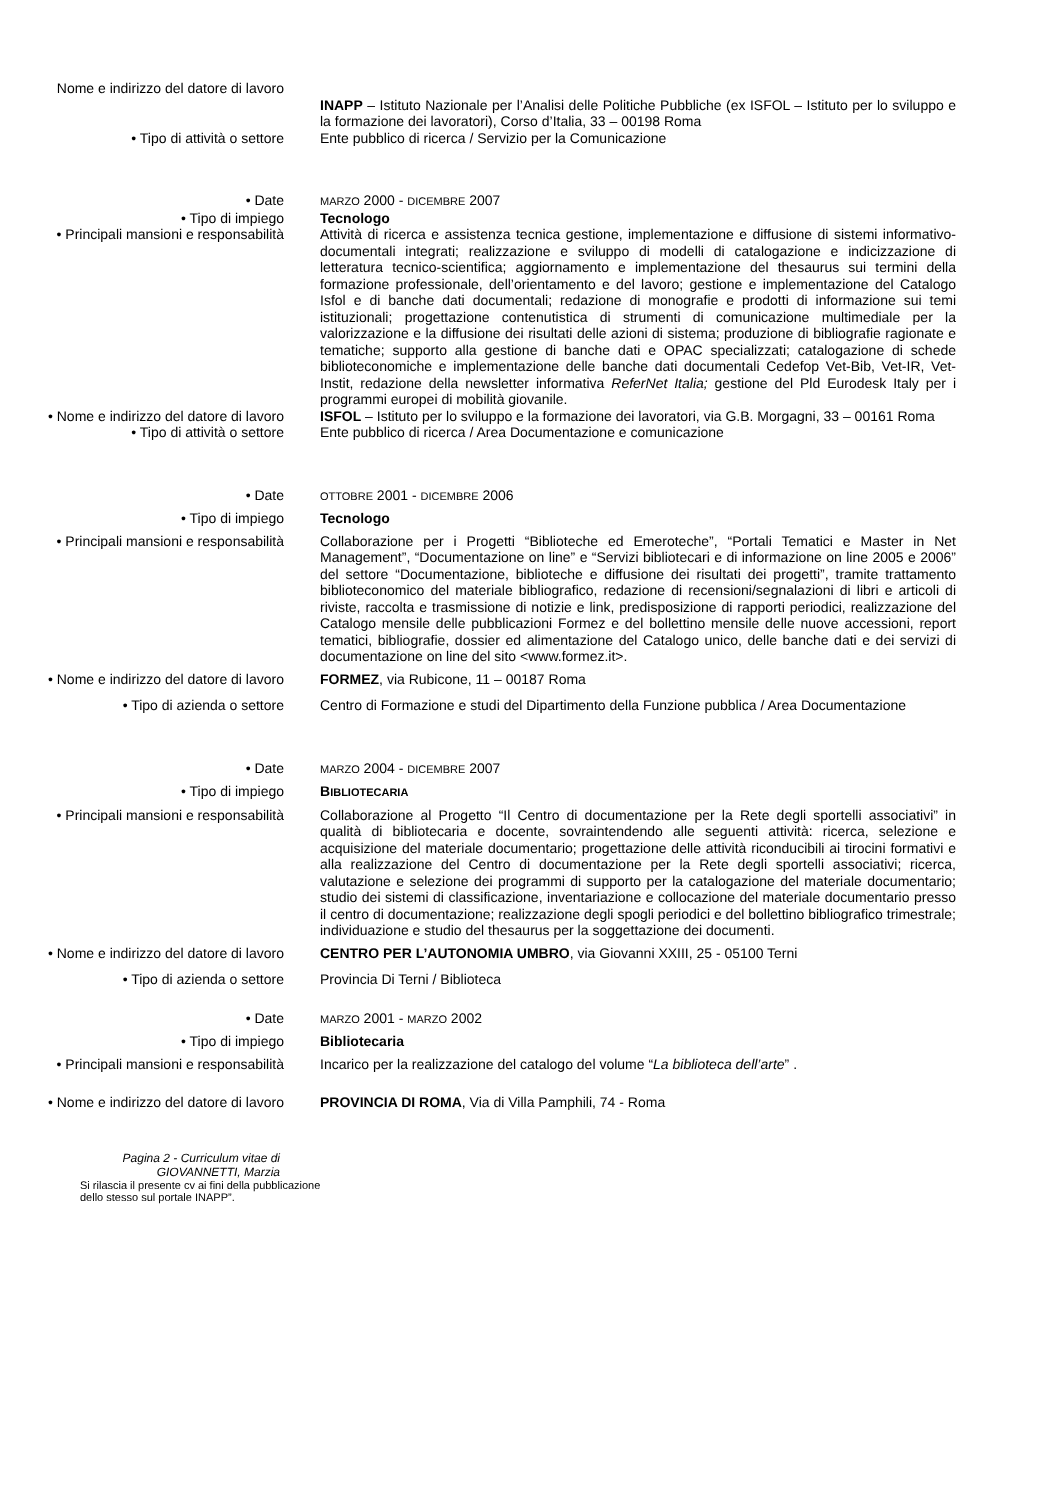Nome e indirizzo del datore di lavoro
INAPP – Istituto Nazionale per l’Analisi delle Politiche Pubbliche (ex ISFOL – Istituto per lo sviluppo e la formazione dei lavoratori), Corso d’Italia, 33 – 00198 Roma
• Tipo di attività o settore Ente pubblico di ricerca / Servizio per la Comunicazione
• Date
MARZO 2000 - DICEMBRE 2007
• Tipo di impiego Tecnologo
• Principali mansioni e responsabilità Attività di ricerca e assistenza tecnica gestione, implementazione e diffusione di sistemi informativo-documentali integrati; realizzazione e sviluppo di modelli di catalogazione e indicizzazione di letteratura tecnico-scientifica; aggiornamento e implementazione del thesaurus sui termini della formazione professionale, dell’orientamento e del lavoro; gestione e implementazione del Catalogo Isfol e di banche dati documentali; redazione di monografie e prodotti di informazione sui temi istituzionali; progettazione contenutistica di strumenti di comunicazione multimediale per la valorizzazione e la diffusione dei risultati delle azioni di sistema; produzione di bibliografie ragionate e tematiche; supporto alla gestione di banche dati e OPAC specializzati; catalogazione di schede biblioteconomiche e implementazione delle banche dati documentali Cedefop Vet-Bib, Vet-IR, Vet-Instit, redazione della newsletter informativa ReferNet Italia; gestione del Pld Eurodesk Italy per i programmi europei di mobilità giovanile.
• Nome e indirizzo del datore di lavoro
ISFOL – Istituto per lo sviluppo e la formazione dei lavoratori, via G.B. Morgagni, 33 – 00161 Roma
• Tipo di attività o settore Ente pubblico di ricerca / Area Documentazione e comunicazione
• Date
OTTOBRE 2001 - DICEMBRE 2006
• Tipo di impiego Tecnologo
• Principali mansioni e responsabilità Collaborazione per i Progetti “Biblioteche ed Emeroteche”, “Portali Tematici e Master in Net Management”, “Documentazione on line” e “Servizi bibliotecari e di informazione on line 2005 e 2006” del settore “Documentazione, biblioteche e diffusione dei risultati dei progetti”, tramite trattamento biblioteconomico del materiale bibliografico, redazione di recensioni/segnalazioni di libri e articoli di riviste, raccolta e trasmissione di notizie e link, predisposizione di rapporti periodici, realizzazione del Catalogo mensile delle pubblicazioni Formez e del bollettino mensile delle nuove accessioni, report tematici, bibliografie, dossier ed alimentazione del Catalogo unico, delle banche dati e dei servizi di documentazione on line del sito <www.formez.it>.
• Nome e indirizzo del datore di lavoro
FORMEZ, via Rubicone, 11 – 00187 Roma
• Tipo di azienda o settore Centro di Formazione e studi del Dipartimento della Funzione pubblica / Area Documentazione
• Date
MARZO 2004 - DICEMBRE 2007
• Tipo di impiego BIBLIOTECARIA
• Principali mansioni e responsabilità Collaborazione al Progetto “Il Centro di documentazione per la Rete degli sportelli associativi” in qualità di bibliotecaria e docente, sovraintendendo alle seguenti attività: ricerca, selezione e acquisizione del materiale documentario; progettazione delle attività riconducibili ai tirocini formativi e alla realizzazione del Centro di documentazione per la Rete degli sportelli associativi; ricerca, valutazione e selezione dei programmi di supporto per la catalogazione del materiale documentario; studio dei sistemi di classificazione, inventariazione e collocazione del materiale documentario presso il centro di documentazione; realizzazione degli spogli periodici e del bollettino bibliografico trimestrale; individuazione e studio del thesaurus per la soggettazione dei documenti.
• Nome e indirizzo del datore di lavoro
CENTRO PER L’AUTONOMIA UMBRO, via Giovanni XXIII, 25 - 05100 Terni
• Tipo di azienda o settore Provincia Di Terni / Biblioteca
• Date
MARZO 2001 - MARZO 2002
• Tipo di impiego Bibliotecaria
• Principali mansioni e responsabilità Incarico per la realizzazione del catalogo del volume “La biblioteca dell’arte” .
• Nome e indirizzo del datore di lavoro
PROVINCIA DI ROMA, Via di Villa Pamphili, 74 - Roma
Pagina 2 - Curriculum vitae di
GIOVANNETTI, Marzia
Si rilascia il presente cv ai fini della pubblicazione dello stesso sul portale INAPP”.